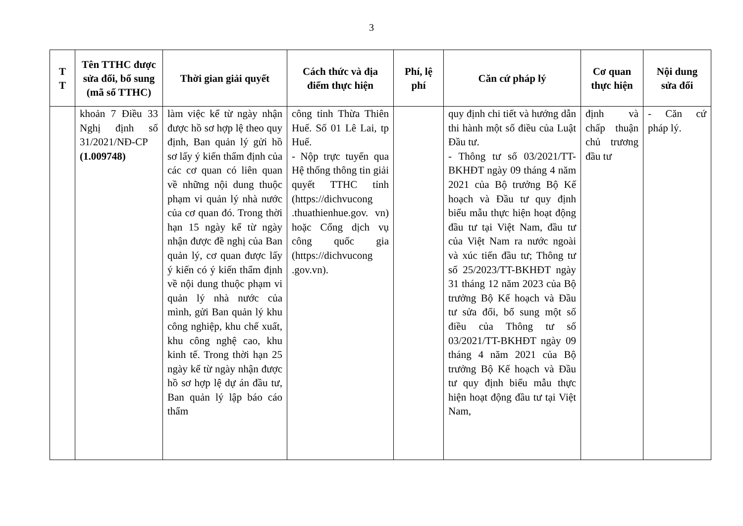3
| T T | Tên TTHC được sửa đổi, bổ sung (mã số TTHC) | Thời gian giải quyết | Cách thức và địa điểm thực hiện | Phí, lệ phí | Căn cứ pháp lý | Cơ quan thực hiện | Nội dung sửa đổi |
| --- | --- | --- | --- | --- | --- | --- | --- |
| | khoản 7 Điều 33 Nghị định số 31/2021/NĐ-CP (1.009748) | làm việc kể từ ngày nhận được hồ sơ hợp lệ theo quy định, Ban quản lý gửi hồ sơ lấy ý kiến thẩm định của các cơ quan có liên quan về những nội dung thuộc phạm vi quản lý nhà nước của cơ quan đó. Trong thời hạn 15 ngày kể từ ngày nhận được đề nghị của Ban quản lý, cơ quan được lấy ý kiến có ý kiến thẩm định về nội dung thuộc phạm vi quản lý nhà nước của mình, gửi Ban quản lý khu công nghiệp, khu chế xuất, khu công nghệ cao, khu kinh tế. Trong thời hạn 25 ngày kể từ ngày nhận được hồ sơ hợp lệ dự án đầu tư, Ban quản lý lập báo cáo thẩm | công tỉnh Thừa Thiên Huế. Số 01 Lê Lai, tp Huế. - Nộp trực tuyến qua Hệ thống thông tin giải quyết TTHC tỉnh (https://dichvucong .thuathienhue.gov. vn) hoặc Cổng dịch vụ công quốc gia (https://dichvucong .gov.vn). | | quy định chi tiết và hướng dẫn thi hành một số điều của Luật Đầu tư. - Thông tư số 03/2021/TT-BKHĐT ngày 09 tháng 4 năm 2021 của Bộ trưởng Bộ Kế hoạch và Đầu tư quy định biểu mẫu thực hiện hoạt động đầu tư tại Việt Nam, đầu tư của Việt Nam ra nước ngoài và xúc tiến đầu tư; Thông tư số 25/2023/TT-BKHĐT ngày 31 tháng 12 năm 2023 của Bộ trưởng Bộ Kế hoạch và Đầu tư sửa đổi, bổ sung một số điều của Thông tư số 03/2021/TT-BKHĐT ngày 09 tháng 4 năm 2021 của Bộ trưởng Bộ Kế hoạch và Đầu tư quy định biểu mẫu thực hiện hoạt động đầu tư tại Việt Nam, | định và chấp thuận chủ trương đầu tư | - Căn cứ pháp lý. |